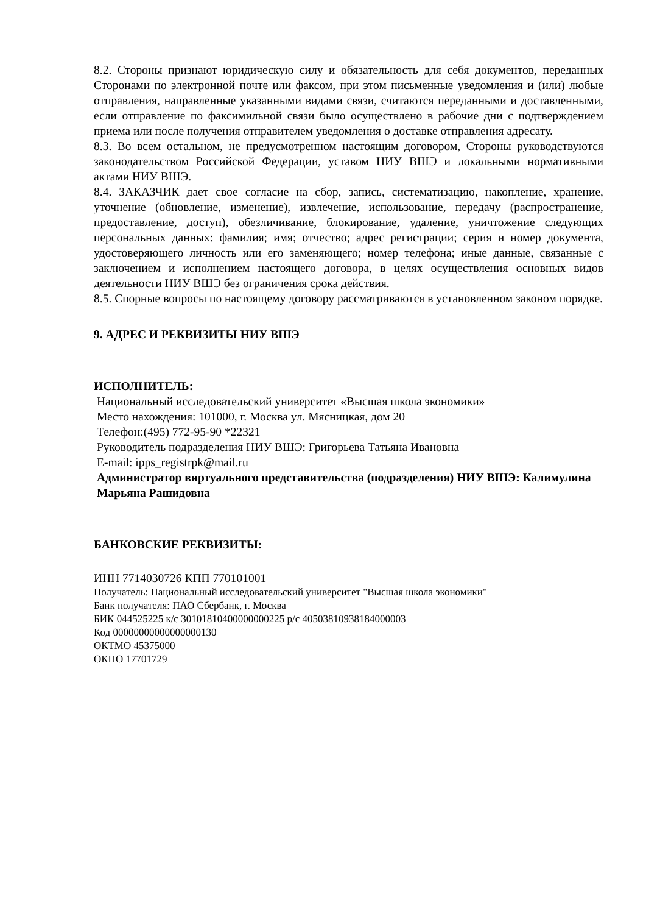8.2. Стороны признают юридическую силу и обязательность для себя документов, переданных Сторонами по электронной почте или факсом, при этом письменные уведомления и (или) любые отправления, направленные указанными видами связи, считаются переданными и доставленными, если отправление по факсимильной связи было осуществлено в рабочие дни с подтверждением приема или после получения отправителем уведомления о доставке отправления адресату.
8.3. Во всем остальном, не предусмотренном настоящим договором, Стороны руководствуются законодательством Российской Федерации, уставом НИУ ВШЭ и локальными нормативными актами НИУ ВШЭ.
8.4. ЗАКАЗЧИК дает свое согласие на сбор, запись, систематизацию, накопление, хранение, уточнение (обновление, изменение), извлечение, использование, передачу (распространение, предоставление, доступ), обезличивание, блокирование, удаление, уничтожение следующих персональных данных: фамилия; имя; отчество; адрес регистрации; серия и номер документа, удостоверяющего личность или его заменяющего; номер телефона; иные данные, связанные с заключением и исполнением настоящего договора, в целях осуществления основных видов деятельности НИУ ВШЭ без ограничения срока действия.
8.5. Спорные вопросы по настоящему договору рассматриваются в установленном законом порядке.
9. АДРЕС И РЕКВИЗИТЫ НИУ ВШЭ
ИСПОЛНИТЕЛЬ:
Национальный исследовательский университет «Высшая школа экономики»
Место нахождения: 101000, г. Москва ул. Мясницкая, дом 20
Телефон:(495) 772-95-90 *22321
Руководитель подразделения НИУ ВШЭ: Григорьева Татьяна Ивановна
E-mail: ipps_registrpk@mail.ru
Администратор виртуального представительства (подразделения) НИУ ВШЭ: Калимулина Марьяна Рашидовна
БАНКОВСКИЕ РЕКВИЗИТЫ:
ИНН 7714030726 КПП 770101001
Получатель: Национальный исследовательский университет "Высшая школа экономики"
Банк получателя: ПАО Сбербанк, г. Москва
БИК 044525225 к/с 30101810400000000225 р/с 40503810938184000003
Код 00000000000000000130
ОКТМО 45375000
ОКПО 17701729